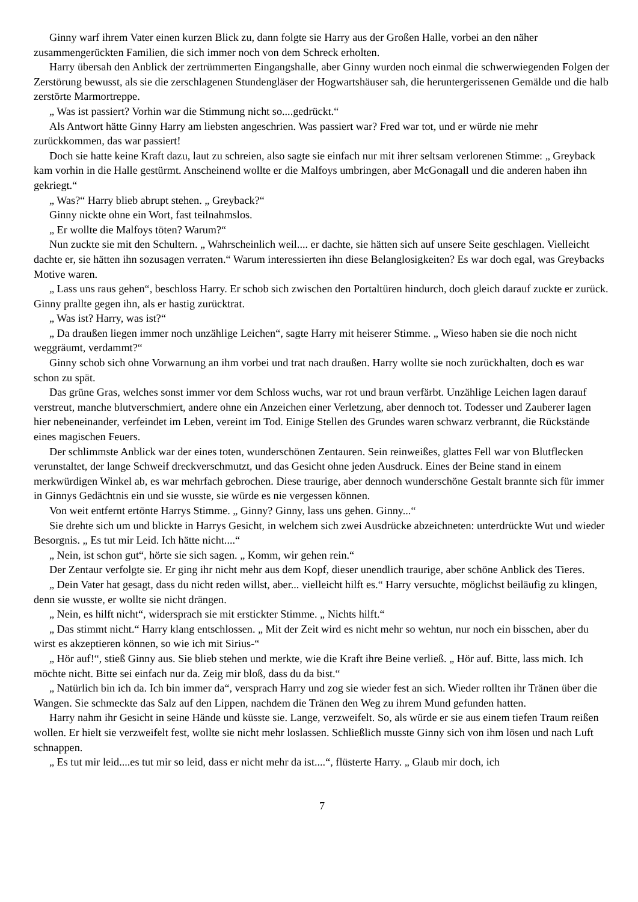Ginny warf ihrem Vater einen kurzen Blick zu, dann folgte sie Harry aus der Großen Halle, vorbei an den näher zusammengerückten Familien, die sich immer noch von dem Schreck erholten.
Harry übersah den Anblick der zertrümmerten Eingangshalle, aber Ginny wurden noch einmal die schwerwiegenden Folgen der Zerstörung bewusst, als sie die zerschlagenen Stundengläser der Hogwartshäuser sah, die heruntergerissenen Gemälde und die halb zerstörte Marmortreppe.
„ Was ist passiert? Vorhin war die Stimmung nicht so....gedrückt.“
Als Antwort hätte Ginny Harry am liebsten angeschrien. Was passiert war? Fred war tot, und er würde nie mehr zurückkommen, das war passiert!
Doch sie hatte keine Kraft dazu, laut zu schreien, also sagte sie einfach nur mit ihrer seltsam verlorenen Stimme: „ Greyback kam vorhin in die Halle gestürmt. Anscheinend wollte er die Malfoys umbringen, aber McGonagall und die anderen haben ihn gekriegt.“
„ Was?“ Harry blieb abrupt stehen. „ Greyback?“
Ginny nickte ohne ein Wort, fast teilnahmslos.
„ Er wollte die Malfoys töten? Warum?“
Nun zuckte sie mit den Schultern. „ Wahrscheinlich weil.... er dachte, sie hätten sich auf unsere Seite geschlagen. Vielleicht dachte er, sie hätten ihn sozusagen verraten.“ Warum interessierten ihn diese Belanglosigkeiten? Es war doch egal, was Greybacks Motive waren.
„ Lass uns raus gehen“, beschloss Harry. Er schob sich zwischen den Portaltüren hindurch, doch gleich darauf zuckte er zurück. Ginny prallte gegen ihn, als er hastig zurücktrat.
„ Was ist? Harry, was ist?“
„ Da draußen liegen immer noch unzählige Leichen“, sagte Harry mit heiserer Stimme. „ Wieso haben sie die noch nicht weggräumt, verdammt?“
Ginny schob sich ohne Vorwarnung an ihm vorbei und trat nach draußen. Harry wollte sie noch zurückhalten, doch es war schon zu spät.
Das grüne Gras, welches sonst immer vor dem Schloss wuchs, war rot und braun verfärbt. Unzählige Leichen lagen darauf verstreut, manche blutverschmiert, andere ohne ein Anzeichen einer Verletzung, aber dennoch tot. Todesser und Zauberer lagen hier nebeneinander, verfeindet im Leben, vereint im Tod. Einige Stellen des Grundes waren schwarz verbrannt, die Rückstände eines magischen Feuers.
Der schlimmste Anblick war der eines toten, wunderschönen Zentauren. Sein reinweißes, glattes Fell war von Blutflecken verunstaltet, der lange Schweif dreckverschmutzt, und das Gesicht ohne jeden Ausdruck. Eines der Beine stand in einem merkwürdigen Winkel ab, es war mehrfach gebrochen. Diese traurige, aber dennoch wunderschöne Gestalt brannte sich für immer in Ginnys Gedächtnis ein und sie wusste, sie würde es nie vergessen können.
Von weit entfernt ertönte Harrys Stimme. „ Ginny? Ginny, lass uns gehen. Ginny...“
Sie drehte sich um und blickte in Harrys Gesicht, in welchem sich zwei Ausdrücke abzeichneten: unterdrückte Wut und wieder Besorgnis. „ Es tut mir Leid. Ich hätte nicht....“
„ Nein, ist schon gut“, hörte sie sich sagen. „ Komm, wir gehen rein.“
Der Zentaur verfolgte sie. Er ging ihr nicht mehr aus dem Kopf, dieser unendlich traurige, aber schöne Anblick des Tieres.
„ Dein Vater hat gesagt, dass du nicht reden willst, aber... vielleicht hilft es.“ Harry versuchte, möglichst beiläufig zu klingen, denn sie wusste, er wollte sie nicht drängen.
„ Nein, es hilft nicht“, widersprach sie mit erstickter Stimme. „ Nichts hilft.“
„ Das stimmt nicht.“ Harry klang entschlossen. „ Mit der Zeit wird es nicht mehr so wehtun, nur noch ein bisschen, aber du wirst es akzeptieren können, so wie ich mit Sirius-“
„ Hör auf!“, stieß Ginny aus. Sie blieb stehen und merkte, wie die Kraft ihre Beine verließ. „ Hör auf. Bitte, lass mich. Ich möchte nicht. Bitte sei einfach nur da. Zeig mir bloß, dass du da bist.“
„ Natürlich bin ich da. Ich bin immer da“, versprach Harry und zog sie wieder fest an sich. Wieder rollten ihr Tränen über die Wangen. Sie schmeckte das Salz auf den Lippen, nachdem die Tränen den Weg zu ihrem Mund gefunden hatten.
Harry nahm ihr Gesicht in seine Hände und küsste sie. Lange, verzweifelt. So, als würde er sie aus einem tiefen Traum reißen wollen. Er hielt sie verzweifelt fest, wollte sie nicht mehr loslassen. Schließlich musste Ginny sich von ihm lösen und nach Luft schnappen.
„ Es tut mir leid....es tut mir so leid, dass er nicht mehr da ist....“, flüsterte Harry. „ Glaub mir doch, ich
7